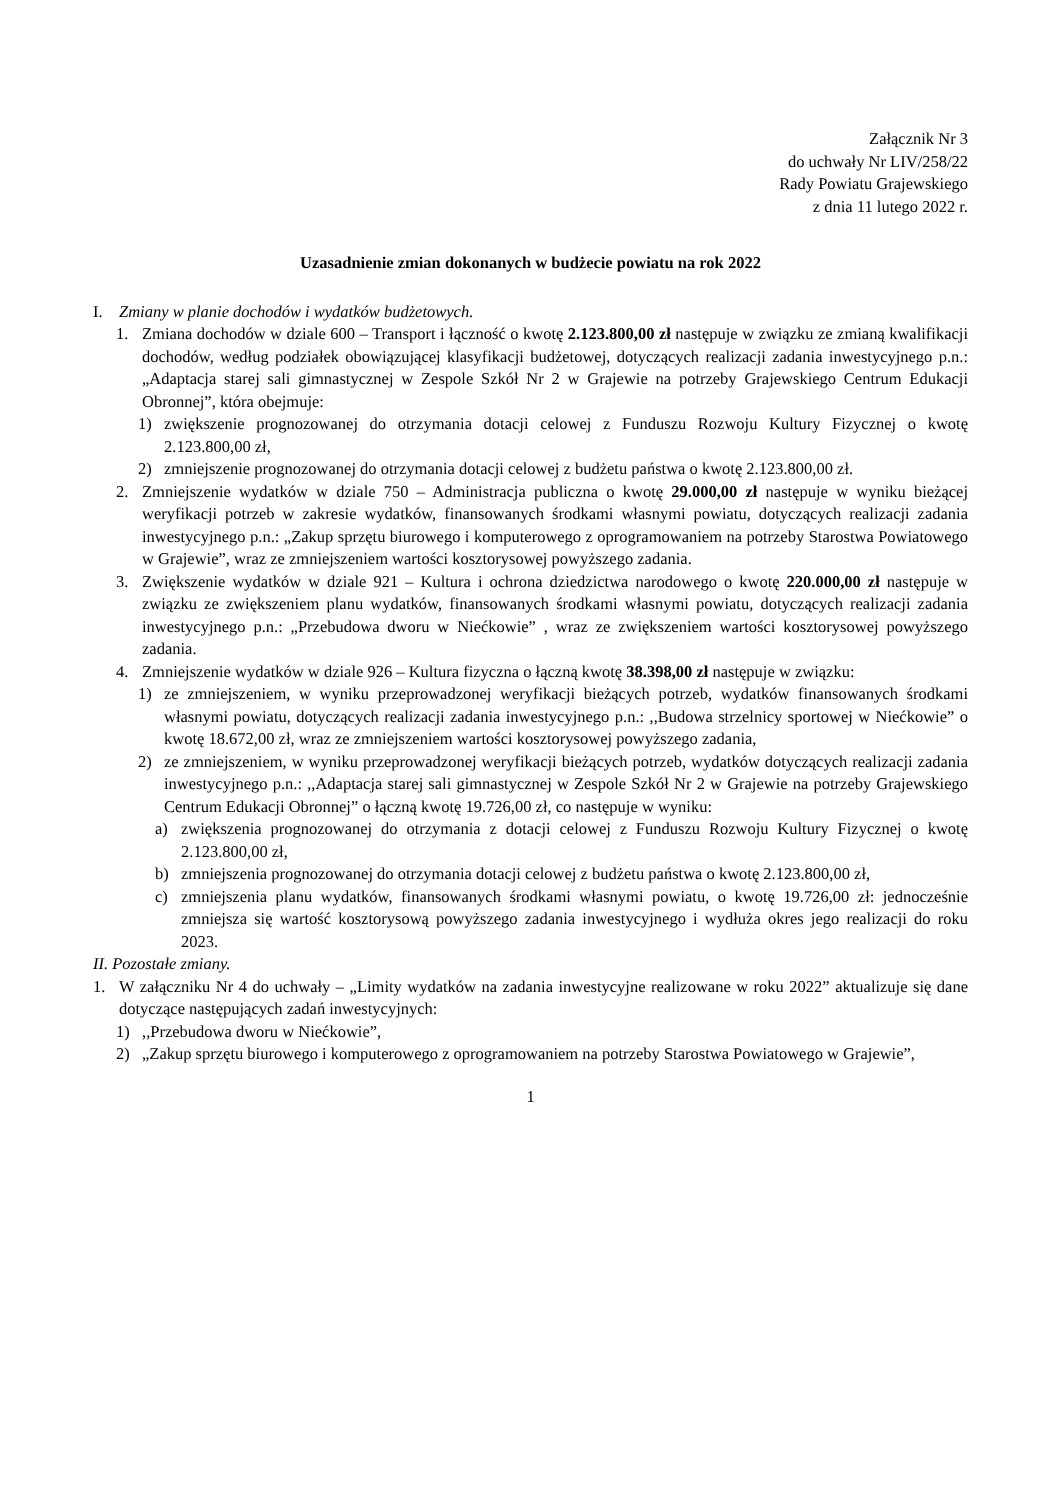Załącznik Nr 3
do uchwały Nr LIV/258/22
Rady Powiatu Grajewskiego
z dnia 11 lutego 2022 r.
Uzasadnienie zmian dokonanych w budżecie powiatu na rok 2022
I. Zmiany w planie dochodów i wydatków budżetowych.
1. Zmiana dochodów w dziale 600 – Transport i łączność o kwotę 2.123.800,00 zł następuje w związku ze zmianą kwalifikacji dochodów, według podziałek obowiązującej klasyfikacji budżetowej, dotyczących realizacji zadania inwestycyjnego p.n.: „Adaptacja starej sali gimnastycznej w Zespole Szkół Nr 2 w Grajewie na potrzeby Grajewskiego Centrum Edukacji Obronnej”, która obejmuje:
1) zwiększenie prognozowanej do otrzymania dotacji celowej z Funduszu Rozwoju Kultury Fizycznej o kwotę 2.123.800,00 zł,
2) zmniejszenie prognozowanej do otrzymania dotacji celowej z budżetu państwa o kwotę 2.123.800,00 zł.
2. Zmniejszenie wydatków w dziale 750 – Administracja publiczna o kwotę 29.000,00 zł następuje w wyniku bieżącej weryfikacji potrzeb w zakresie wydatków, finansowanych środkami własnymi powiatu, dotyczących realizacji zadania inwestycyjnego p.n.: „Zakup sprzętu biurowego i komputerowego z oprogramowaniem na potrzeby Starostwa Powiatowego w Grajewie”, wraz ze zmniejszeniem wartości kosztorysowej powyższego zadania.
3. Zwiększenie wydatków w dziale 921 – Kultura i ochrona dziedzictwa narodowego o kwotę 220.000,00 zł następuje w związku ze zwiększeniem planu wydatków, finansowanych środkami własnymi powiatu, dotyczących realizacji zadania inwestycyjnego p.n.: „Przebudowa dworu w Niećkowie” , wraz ze zwiększeniem wartości kosztorysowej powyższego zadania.
4. Zmniejszenie wydatków w dziale 926 – Kultura fizyczna o łączną kwotę 38.398,00 zł następuje w związku:
1) ze zmniejszeniem, w wyniku przeprowadzonej weryfikacji bieżących potrzeb, wydatków finansowanych środkami własnymi powiatu, dotyczących realizacji zadania inwestycyjnego p.n.: ,,Budowa strzelnicy sportowej w Niećkowie” o kwotę 18.672,00 zł, wraz ze zmniejszeniem wartości kosztorysowej powyższego zadania,
2) ze zmniejszeniem, w wyniku przeprowadzonej weryfikacji bieżących potrzeb, wydatków dotyczących realizacji zadania inwestycyjnego p.n.: ,,Adaptacja starej sali gimnastycznej w Zespole Szkół Nr 2 w Grajewie na potrzeby Grajewskiego Centrum Edukacji Obronnej” o łączną kwotę 19.726,00 zł, co następuje w wyniku:
a) zwiększenia prognozowanej do otrzymania z dotacji celowej z Funduszu Rozwoju Kultury Fizycznej o kwotę 2.123.800,00 zł,
b) zmniejszenia prognozowanej do otrzymania dotacji celowej z budżetu państwa o kwotę 2.123.800,00 zł,
c) zmniejszenia planu wydatków, finansowanych środkami własnymi powiatu, o kwotę 19.726,00 zł: jednocześnie zmniejsza się wartość kosztorysową powyższego zadania inwestycyjnego i wydłuża okres jego realizacji do roku 2023.
II. Pozostałe zmiany.
1. W załączniku Nr 4 do uchwały – „Limity wydatków na zadania inwestycyjne realizowane w roku 2022” aktualizuje się dane dotyczące następujących zadań inwestycyjnych:
1),,Przebudowa dworu w Niećkowie”,
2) „Zakup sprzętu biurowego i komputerowego z oprogramowaniem na potrzeby Starostwa Powiatowego w Grajewie”,
1